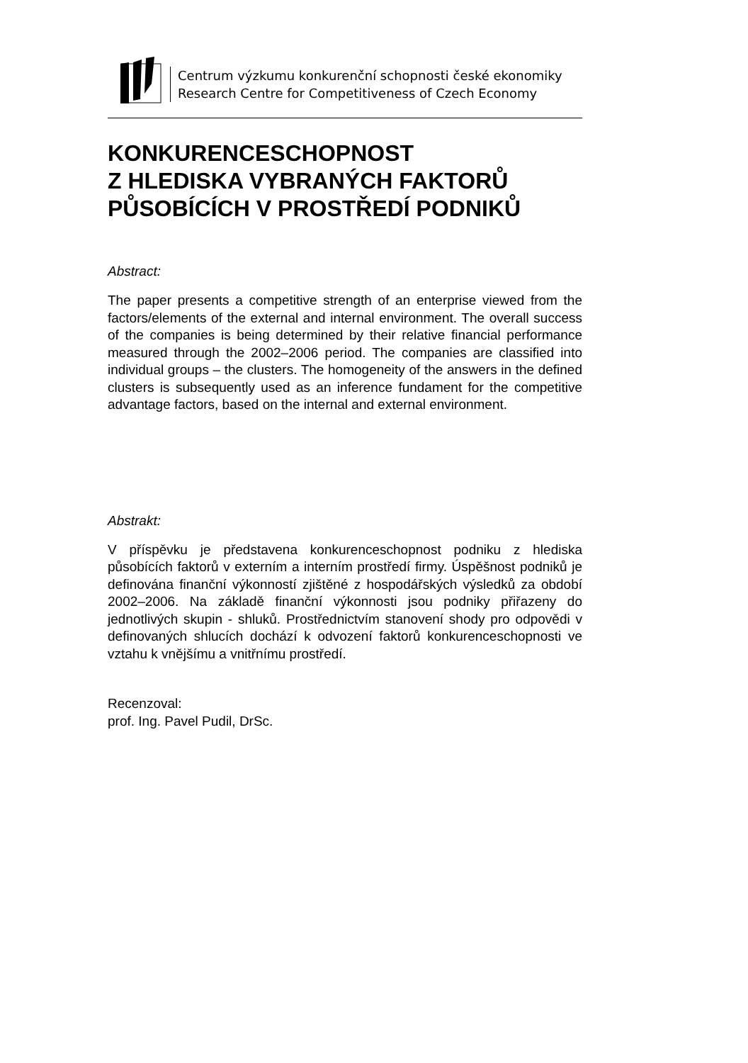Centrum výzkumu konkurenční schopnosti české ekonomiky
Research Centre for Competitiveness of Czech Economy
KONKURENCESCHOPNOST
Z HLEDISKA VYBRANÝCH FAKTORŮ
PŮSOBÍCÍCH V PROSTŘEDÍ PODNIKŮ
Abstract:
The paper presents a competitive strength of an enterprise viewed from the factors/elements of the external and internal environment. The overall success of the companies is being determined by their relative financial performance measured through the 2002–2006 period. The companies are classified into individual groups – the clusters. The homogeneity of the answers in the defined clusters is subsequently used as an inference fundament for the competitive advantage factors, based on the internal and external environment.
Abstrakt:
V příspěvku je představena konkurenceschopnost podniku z hlediska působících faktorů v externím a interním prostředí firmy. Úspěšnost podniků je definována finanční výkonností zjištěné z hospodářských výsledků za období 2002–2006. Na základě finanční výkonnosti jsou podniky přiřazeny do jednotlivých skupin - shluků. Prostřednictvím stanovení shody pro odpovědi v definovaných shlucích dochází k odvození faktorů konkurenceschopnosti ve vztahu k vnějšímu a vnitřnímu prostředí.
Recenzoval:
prof. Ing. Pavel Pudil, DrSc.